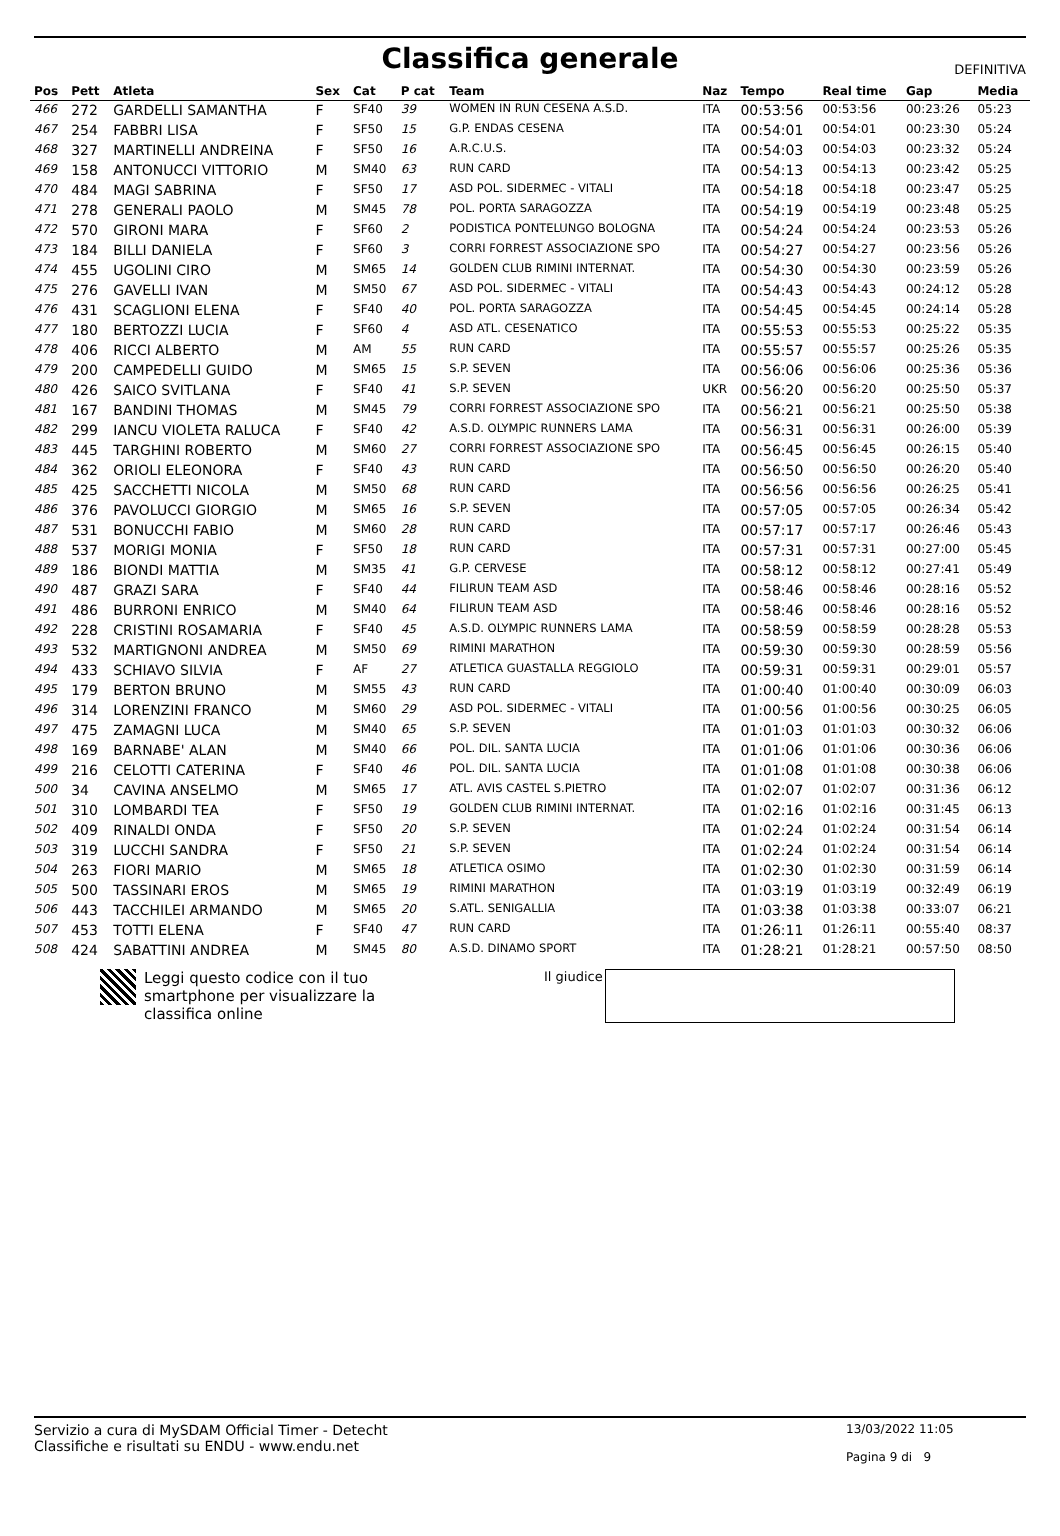Classifica generale
DEFINITIVA
| Pos | Pett | Atleta | Sex | Cat | P cat | Team | Naz | Tempo | Real time | Gap | Media |
| --- | --- | --- | --- | --- | --- | --- | --- | --- | --- | --- | --- |
| 466 | 272 | GARDELLI SAMANTHA | F | SF40 | 39 | WOMEN IN RUN CESENA A.S.D. | ITA | 00:53:56 | 00:53:56 | 00:23:26 | 05:23 |
| 467 | 254 | FABBRI LISA | F | SF50 | 15 | G.P. ENDAS CESENA | ITA | 00:54:01 | 00:54:01 | 00:23:30 | 05:24 |
| 468 | 327 | MARTINELLI ANDREINA | F | SF50 | 16 | A.R.C.U.S. | ITA | 00:54:03 | 00:54:03 | 00:23:32 | 05:24 |
| 469 | 158 | ANTONUCCI VITTORIO | M | SM40 | 63 | RUN CARD | ITA | 00:54:13 | 00:54:13 | 00:23:42 | 05:25 |
| 470 | 484 | MAGI SABRINA | F | SF50 | 17 | ASD POL. SIDERMEC - VITALI | ITA | 00:54:18 | 00:54:18 | 00:23:47 | 05:25 |
| 471 | 278 | GENERALI PAOLO | M | SM45 | 78 | POL. PORTA SARAGOZZA | ITA | 00:54:19 | 00:54:19 | 00:23:48 | 05:25 |
| 472 | 570 | GIRONI MARA | F | SF60 | 2 | PODISTICA PONTELUNGO BOLOGNA | ITA | 00:54:24 | 00:54:24 | 00:23:53 | 05:26 |
| 473 | 184 | BILLI DANIELA | F | SF60 | 3 | CORRI FORREST ASSOCIAZIONE SPO | ITA | 00:54:27 | 00:54:27 | 00:23:56 | 05:26 |
| 474 | 455 | UGOLINI CIRO | M | SM65 | 14 | GOLDEN CLUB RIMINI INTERNAT. | ITA | 00:54:30 | 00:54:30 | 00:23:59 | 05:26 |
| 475 | 276 | GAVELLI IVAN | M | SM50 | 67 | ASD POL. SIDERMEC - VITALI | ITA | 00:54:43 | 00:54:43 | 00:24:12 | 05:28 |
| 476 | 431 | SCAGLIONI ELENA | F | SF40 | 40 | POL. PORTA SARAGOZZA | ITA | 00:54:45 | 00:54:45 | 00:24:14 | 05:28 |
| 477 | 180 | BERTOZZI LUCIA | F | SF60 | 4 | ASD ATL. CESENATICO | ITA | 00:55:53 | 00:55:53 | 00:25:22 | 05:35 |
| 478 | 406 | RICCI ALBERTO | M | AM | 55 | RUN CARD | ITA | 00:55:57 | 00:55:57 | 00:25:26 | 05:35 |
| 479 | 200 | CAMPEDELLI GUIDO | M | SM65 | 15 | S.P. SEVEN | ITA | 00:56:06 | 00:56:06 | 00:25:36 | 05:36 |
| 480 | 426 | SAICO SVITLANA | F | SF40 | 41 | S.P. SEVEN | UKR | 00:56:20 | 00:56:20 | 00:25:50 | 05:37 |
| 481 | 167 | BANDINI THOMAS | M | SM45 | 79 | CORRI FORREST ASSOCIAZIONE SPO | ITA | 00:56:21 | 00:56:21 | 00:25:50 | 05:38 |
| 482 | 299 | IANCU VIOLETA RALUCA | F | SF40 | 42 | A.S.D. OLYMPIC RUNNERS LAMA | ITA | 00:56:31 | 00:56:31 | 00:26:00 | 05:39 |
| 483 | 445 | TARGHINI ROBERTO | M | SM60 | 27 | CORRI FORREST ASSOCIAZIONE SPO | ITA | 00:56:45 | 00:56:45 | 00:26:15 | 05:40 |
| 484 | 362 | ORIOLI ELEONORA | F | SF40 | 43 | RUN CARD | ITA | 00:56:50 | 00:56:50 | 00:26:20 | 05:40 |
| 485 | 425 | SACCHETTI NICOLA | M | SM50 | 68 | RUN CARD | ITA | 00:56:56 | 00:56:56 | 00:26:25 | 05:41 |
| 486 | 376 | PAVOLUCCI GIORGIO | M | SM65 | 16 | S.P. SEVEN | ITA | 00:57:05 | 00:57:05 | 00:26:34 | 05:42 |
| 487 | 531 | BONUCCHI FABIO | M | SM60 | 28 | RUN CARD | ITA | 00:57:17 | 00:57:17 | 00:26:46 | 05:43 |
| 488 | 537 | MORIGI MONIA | F | SF50 | 18 | RUN CARD | ITA | 00:57:31 | 00:57:31 | 00:27:00 | 05:45 |
| 489 | 186 | BIONDI MATTIA | M | SM35 | 41 | G.P. CERVESE | ITA | 00:58:12 | 00:58:12 | 00:27:41 | 05:49 |
| 490 | 487 | GRAZI SARA | F | SF40 | 44 | FILIRUN TEAM ASD | ITA | 00:58:46 | 00:58:46 | 00:28:16 | 05:52 |
| 491 | 486 | BURRONI ENRICO | M | SM40 | 64 | FILIRUN TEAM ASD | ITA | 00:58:46 | 00:58:46 | 00:28:16 | 05:52 |
| 492 | 228 | CRISTINI ROSAMARIA | F | SF40 | 45 | A.S.D. OLYMPIC RUNNERS LAMA | ITA | 00:58:59 | 00:58:59 | 00:28:28 | 05:53 |
| 493 | 532 | MARTIGNONI ANDREA | M | SM50 | 69 | RIMINI MARATHON | ITA | 00:59:30 | 00:59:30 | 00:28:59 | 05:56 |
| 494 | 433 | SCHIAVO SILVIA | F | AF | 27 | ATLETICA GUASTALLA REGGIOLO | ITA | 00:59:31 | 00:59:31 | 00:29:01 | 05:57 |
| 495 | 179 | BERTON BRUNO | M | SM55 | 43 | RUN CARD | ITA | 01:00:40 | 01:00:40 | 00:30:09 | 06:03 |
| 496 | 314 | LORENZINI FRANCO | M | SM60 | 29 | ASD POL. SIDERMEC - VITALI | ITA | 01:00:56 | 01:00:56 | 00:30:25 | 06:05 |
| 497 | 475 | ZAMAGNI LUCA | M | SM40 | 65 | S.P. SEVEN | ITA | 01:01:03 | 01:01:03 | 00:30:32 | 06:06 |
| 498 | 169 | BARNABE' ALAN | M | SM40 | 66 | POL. DIL. SANTA LUCIA | ITA | 01:01:06 | 01:01:06 | 00:30:36 | 06:06 |
| 499 | 216 | CELOTTI CATERINA | F | SF40 | 46 | POL. DIL. SANTA LUCIA | ITA | 01:01:08 | 01:01:08 | 00:30:38 | 06:06 |
| 500 | 34 | CAVINA ANSELMO | M | SM65 | 17 | ATL. AVIS CASTEL S.PIETRO | ITA | 01:02:07 | 01:02:07 | 00:31:36 | 06:12 |
| 501 | 310 | LOMBARDI TEA | F | SF50 | 19 | GOLDEN CLUB RIMINI INTERNAT. | ITA | 01:02:16 | 01:02:16 | 00:31:45 | 06:13 |
| 502 | 409 | RINALDI ONDA | F | SF50 | 20 | S.P. SEVEN | ITA | 01:02:24 | 01:02:24 | 00:31:54 | 06:14 |
| 503 | 319 | LUCCHI SANDRA | F | SF50 | 21 | S.P. SEVEN | ITA | 01:02:24 | 01:02:24 | 00:31:54 | 06:14 |
| 504 | 263 | FIORI MARIO | M | SM65 | 18 | ATLETICA OSIMO | ITA | 01:02:30 | 01:02:30 | 00:31:59 | 06:14 |
| 505 | 500 | TASSINARI EROS | M | SM65 | 19 | RIMINI MARATHON | ITA | 01:03:19 | 01:03:19 | 00:32:49 | 06:19 |
| 506 | 443 | TACCHILEI ARMANDO | M | SM65 | 20 | S.ATL. SENIGALLIA | ITA | 01:03:38 | 01:03:38 | 00:33:07 | 06:21 |
| 507 | 453 | TOTTI ELENA | F | SF40 | 47 | RUN CARD | ITA | 01:26:11 | 01:26:11 | 00:55:40 | 08:37 |
| 508 | 424 | SABATTINI ANDREA | M | SM45 | 80 | A.S.D. DINAMO SPORT | ITA | 01:28:21 | 01:28:21 | 00:57:50 | 08:50 |
Leggi questo codice con il tuo smartphone per visualizzare la classifica online
Il giudice
Servizio a cura di MySDAM Official Timer - Detecht
Classifiche e risultati su ENDU - www.endu.net
13/03/2022 11:05
Pagina 9 di 9